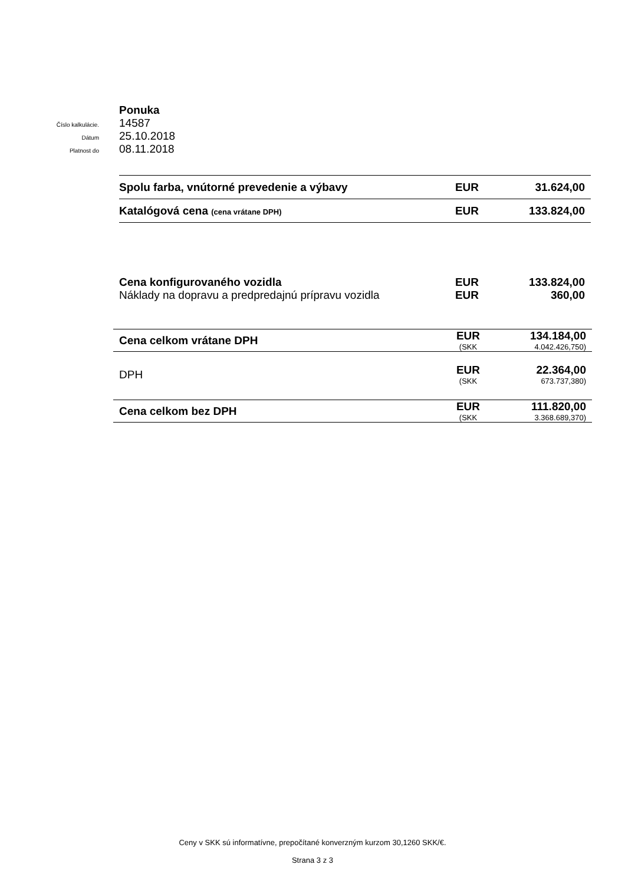Ponuka
Číslo kalkulácie.
14587
Dátum
25.10.2018
Platnost do
08.11.2018
| Spolu farba, vnútorné prevedenie a výbavy | EUR | 31.624,00 |
| Katalógová cena (cena vrátane DPH) | EUR | 133.824,00 |
| Cena konfigurovaného vozidla | EUR | 133.824,00 |
| Náklady na dopravu a predpredajnú prípravu vozidla | EUR | 360,00 |
| Cena celkom vrátane DPH | EUR | 134.184,00 |
| | (SKK | 4.042.426,750) |
| DPH | EUR | 22.364,00 |
| | (SKK | 673.737,380) |
| Cena celkom bez DPH | EUR | 111.820,00 |
| | (SKK | 3.368.689,370) |
Ceny v SKK sú informatívne, prepočítané konverzným kurzom 30,1260 SKK/€.
Strana 3 z 3